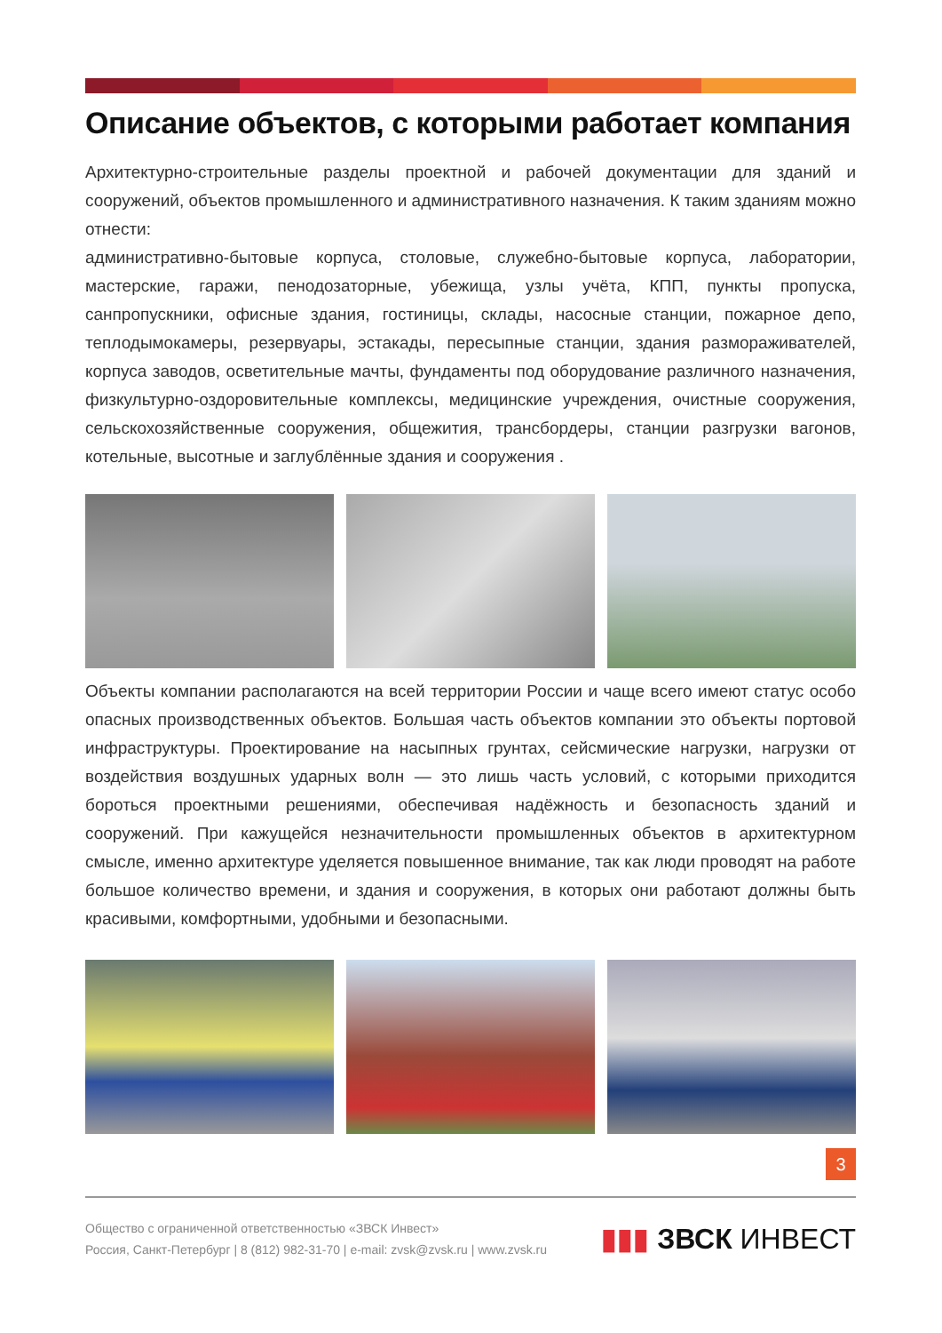Описание объектов, с которыми работает компания
Архитектурно-строительные разделы проектной и рабочей документации для зданий и сооружений, объектов промышленного и административного назначения. К таким зданиям можно отнести:
административно-бытовые корпуса, столовые, служебно-бытовые корпуса, лаборатории, мастерские, гаражи, пенодозаторные, убежища, узлы учёта, КПП, пункты пропуска, санпропускники, офисные здания, гостиницы, склады, насосные станции, пожарное депо, теплодымокамеры, резервуары, эстакады, пересыпные станции, здания размораживателей, корпуса заводов, осветительные мачты, фундаменты под оборудование различного назначения, физкультурно-оздоровительные комплексы, медицинские учреждения, очистные сооружения, сельскохозяйственные сооружения, общежития, трансбордеры, станции разгрузки вагонов, котельные, высотные и заглублённые здания и сооружения .
Объекты компании располагаются на всей территории России и чаще всего имеют статус особо опасных производственных объектов. Большая часть объектов компании это объекты портовой инфраструктуры. Проектирование на насыпных грунтах, сейсмические нагрузки, нагрузки от воздействия воздушных ударных волн — это лишь часть условий, с которыми приходится бороться проектными решениями, обеспечивая надёжность и безопасность зданий и сооружений. При кажущейся незначительности промышленных объектов в архитектурном смысле, именно архитектуре уделяется повышенное внимание, так как люди проводят на работе большое количество времени, и здания и сооружения, в которых они работают должны быть красивыми, комфортными, удобными и безопасными.
3
Общество с ограниченной ответственностью «ЗВСК Инвест»
Россия, Санкт-Петербург | 8 (812) 982-31-70 | e-mail: zvsk@zvsk.ru | www.zvsk.ru
▮▮▮ ЗВСК ИНВЕСТ